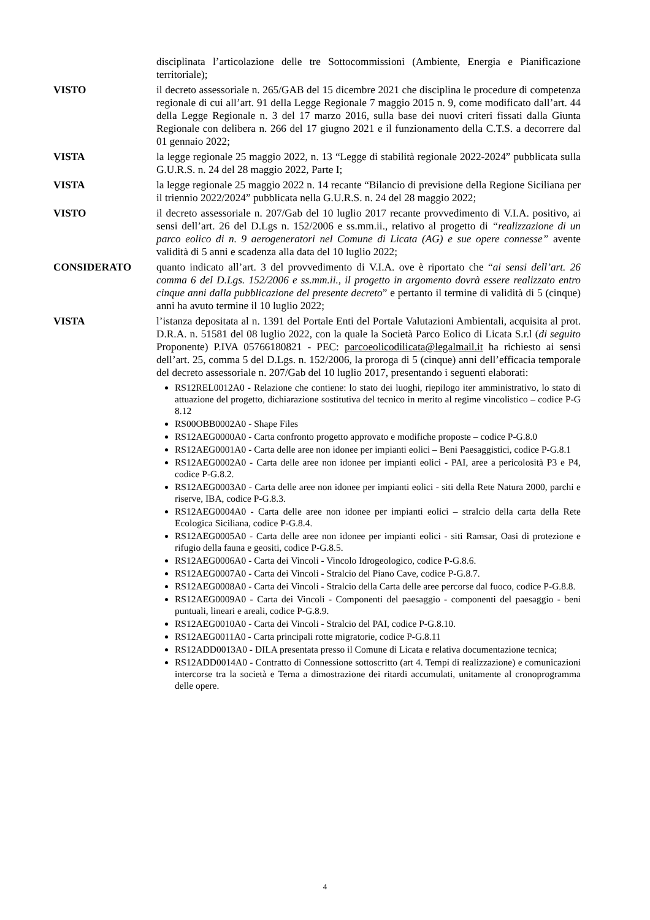disciplinata l’articolazione delle tre Sottocommissioni (Ambiente, Energia e Pianificazione territoriale);
VISTO il decreto assessoriale n. 265/GAB del 15 dicembre 2021 che disciplina le procedure di competenza regionale di cui all’art. 91 della Legge Regionale 7 maggio 2015 n. 9, come modificato dall’art. 44 della Legge Regionale n. 3 del 17 marzo 2016, sulla base dei nuovi criteri fissati dalla Giunta Regionale con delibera n. 266 del 17 giugno 2021 e il funzionamento della C.T.S. a decorrere dal 01 gennaio 2022;
VISTA la legge regionale 25 maggio 2022, n. 13 “Legge di stabilità regionale 2022-2024” pubblicata sulla G.U.R.S. n. 24 del 28 maggio 2022, Parte I;
VISTA la legge regionale 25 maggio 2022 n. 14 recante “Bilancio di previsione della Regione Siciliana per il triennio 2022/2024” pubblicata nella G.U.R.S. n. 24 del 28 maggio 2022;
VISTO il decreto assessoriale n. 207/Gab del 10 luglio 2017 recante provvedimento di V.I.A. positivo, ai sensi dell’art. 26 del D.Lgs n. 152/2006 e ss.mm.ii., relativo al progetto di “realizzazione di un parco eolico di n. 9 aerogeneratori nel Comune di Licata (AG) e sue opere connesse” avente validità di 5 anni e scadenza alla data del 10 luglio 2022;
CONSIDERATO quanto indicato all’art. 3 del provvedimento di V.I.A. ove è riportato che “ai sensi dell’art. 26 comma 6 del D.Lgs. 152/2006 e ss.mm.ii., il progetto in argomento dovrà essere realizzato entro cinque anni dalla pubblicazione del presente decreto” e pertanto il termine di validità di 5 (cinque) anni ha avuto termine il 10 luglio 2022;
VISTA l’istanza depositata al n. 1391 del Portale Enti del Portale Valutazioni Ambientali, acquisita al prot. D.R.A. n. 51581 del 08 luglio 2022, con la quale la Società Parco Eolico di Licata S.r.l (di seguito Proponente) P.IVA 05766180821 - PEC: parcoeolicodilicata@legalmail.it ha richiesto ai sensi dell’art. 25, comma 5 del D.Lgs. n. 152/2006, la proroga di 5 (cinque) anni dell’efficacia temporale del decreto assessoriale n. 207/Gab del 10 luglio 2017, presentando i seguenti elaborati:
RS12REL0012A0 - Relazione che contiene: lo stato dei luoghi, riepilogo iter amministrativo, lo stato di attuazione del progetto, dichiarazione sostitutiva del tecnico in merito al regime vincolistico – codice P-G 8.12
RS00OBB0002A0 - Shape Files
RS12AEG0000A0 - Carta confronto progetto approvato e modifiche proposte – codice P-G.8.0
RS12AEG0001A0 - Carta delle aree non idonee per impianti eolici – Beni Paesaggistici, codice P-G.8.1
RS12AEG0002A0 - Carta delle aree non idonee per impianti eolici - PAI, aree a pericolosità P3 e P4, codice P-G.8.2.
RS12AEG0003A0 - Carta delle aree non idonee per impianti eolici - siti della Rete Natura 2000, parchi e riserve, IBA, codice P-G.8.3.
RS12AEG0004A0 - Carta delle aree non idonee per impianti eolici – stralcio della carta della Rete Ecologica Siciliana, codice P-G.8.4.
RS12AEG0005A0 - Carta delle aree non idonee per impianti eolici - siti Ramsar, Oasi di protezione e rifugio della fauna e geositi, codice P-G.8.5.
RS12AEG0006A0 - Carta dei Vincoli - Vincolo Idrogeologico, codice P-G.8.6.
RS12AEG0007A0 - Carta dei Vincoli - Stralcio del Piano Cave, codice P-G.8.7.
RS12AEG0008A0 - Carta dei Vincoli - Stralcio della Carta delle aree percorse dal fuoco, codice P-G.8.8.
RS12AEG0009A0 - Carta dei Vincoli - Componenti del paesaggio - componenti del paesaggio - beni puntuali, lineari e areali, codice P-G.8.9.
RS12AEG0010A0 - Carta dei Vincoli - Stralcio del PAI, codice P-G.8.10.
RS12AEG0011A0 - Carta principali rotte migratorie, codice P-G.8.11
RS12ADD0013A0 - DILA presentata presso il Comune di Licata e relativa documentazione tecnica;
RS12ADD0014A0 - Contratto di Connessione sottoscritto (art 4. Tempi di realizzazione) e comunicazioni intercorse tra la società e Terna a dimostrazione dei ritardi accumulati, unitamente al cronoprogramma delle opere.
4